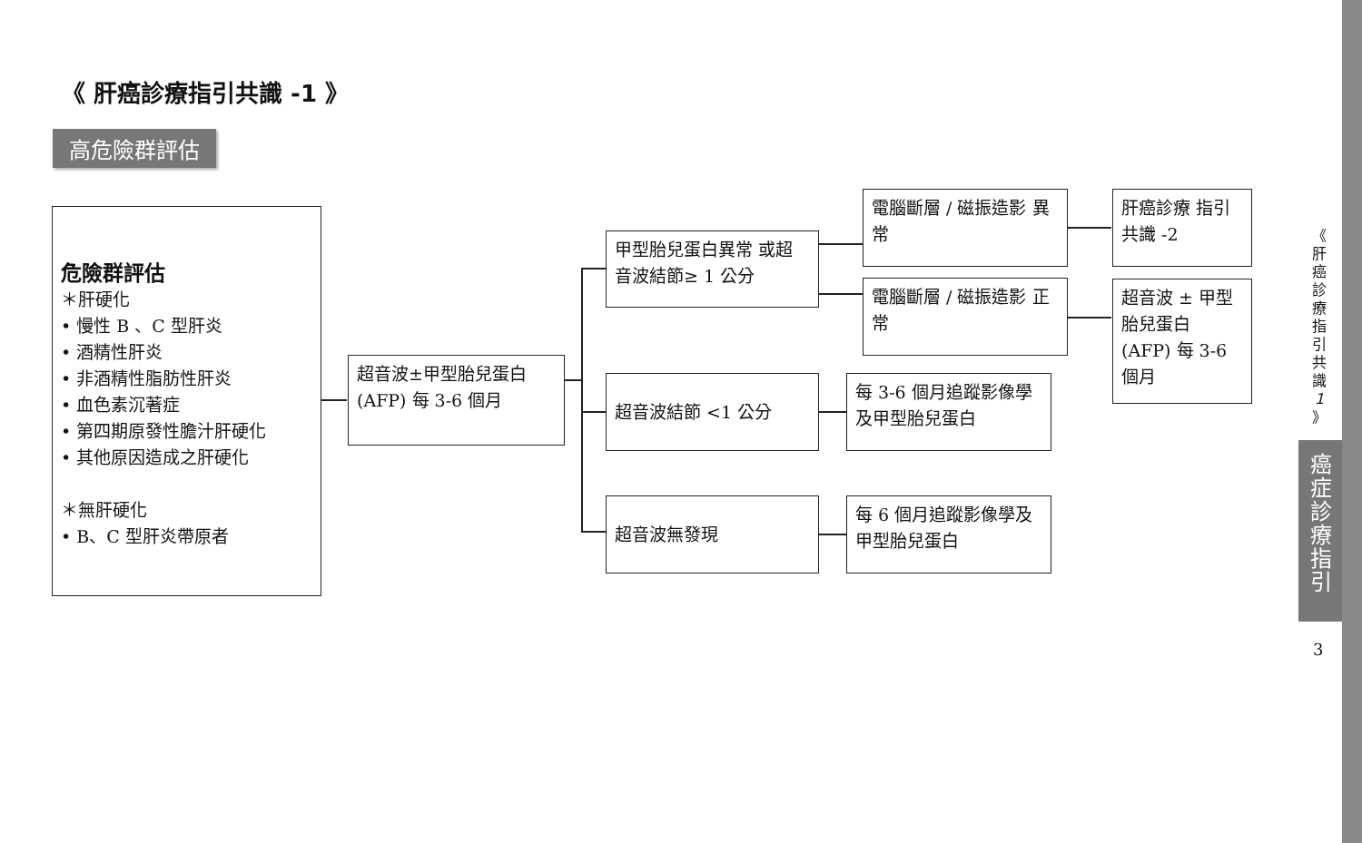《 肝癌診療指引共識 -1 》
高危險群評估
危險群評估
＊肝硬化
• 慢性 B 、C 型肝炎
• 酒精性肝炎
• 非酒精性脂肪性肝炎
• 血色素沉著症
• 第四期原發性膽汁肝硬化
• 其他原因造成之肝硬化
＊無肝硬化
• B、C 型肝炎帶原者
超音波±甲型胎兒蛋白 (AFP) 每 3-6 個月
甲型胎兒蛋白異常 或超音波結節≥ 1 公分
超音波結節 <1 公分
超音波無發現
電腦斷層 / 磁振造影 異常
電腦斷層 / 磁振造影 正常
每 3-6 個月追蹤影像學及甲型胎兒蛋白
每 6 個月追蹤影像學及甲型胎兒蛋白
肝癌診療 指引共識 -2
超音波 ± 甲型胎兒蛋白 (AFP) 每 3-6 個月
《
肝
癌
診
療
指
引
共
識
1
》
癌
症
診
療
指
引
3